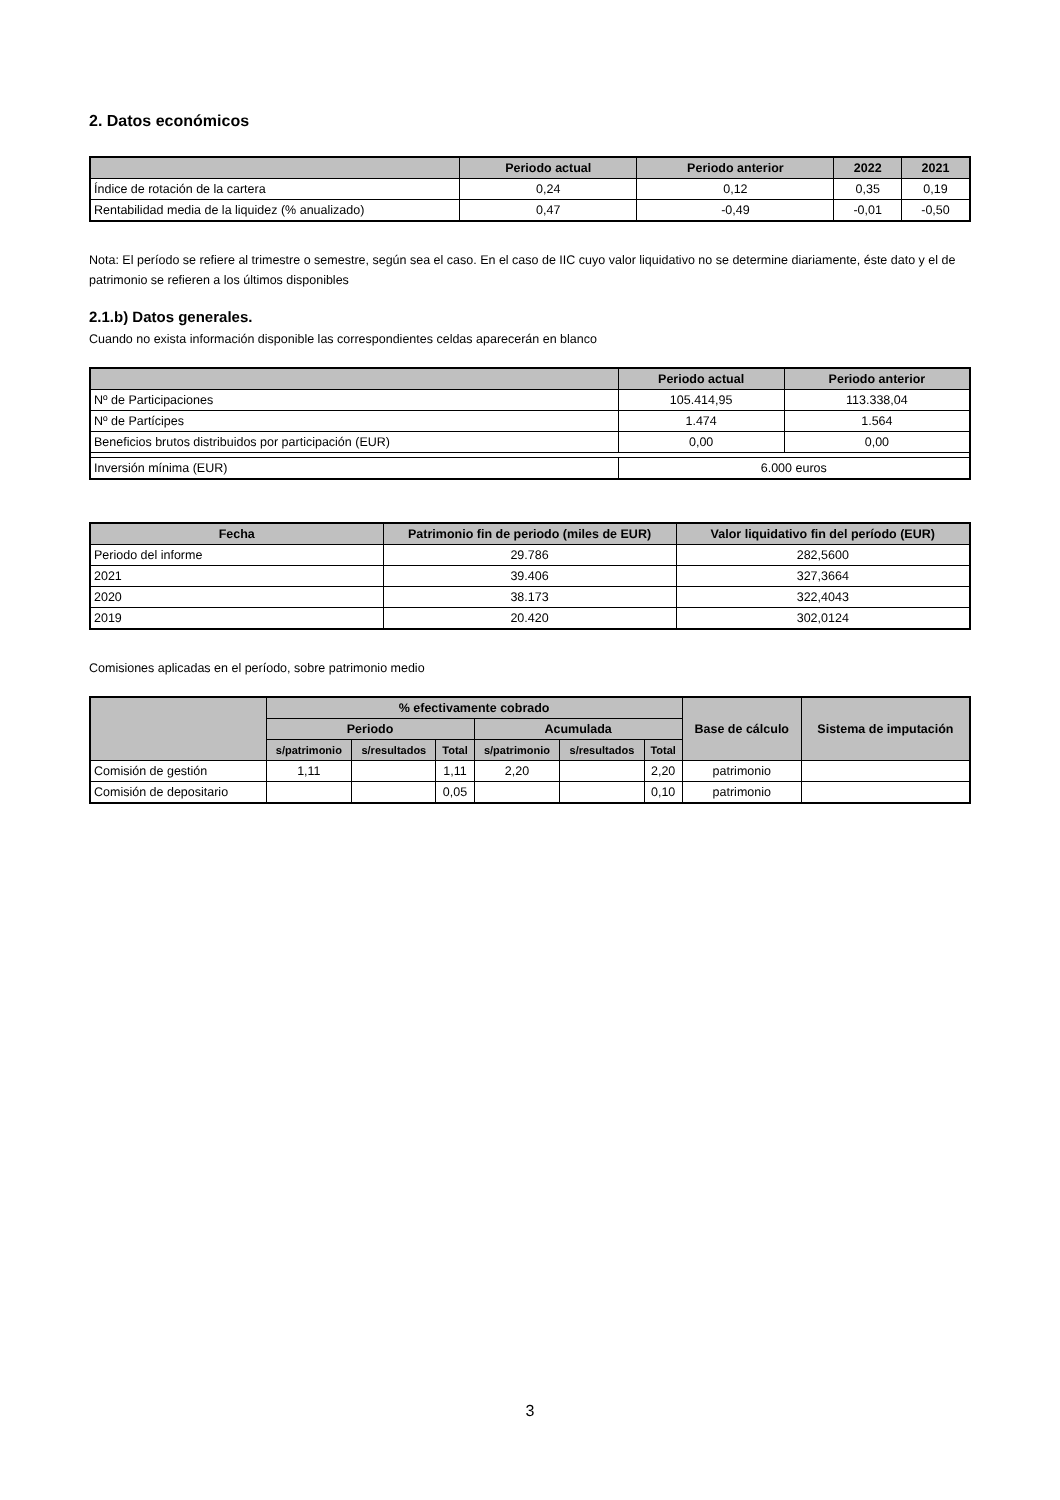2. Datos económicos
| | Periodo actual | Periodo anterior | 2022 | 2021 |
| --- | --- | --- | --- | --- |
| Índice de rotación de la cartera | 0,24 | 0,12 | 0,35 | 0,19 |
| Rentabilidad media de la liquidez (% anualizado) | 0,47 | -0,49 | -0,01 | -0,50 |
Nota: El período se refiere al trimestre o semestre, según sea el caso. En el caso de IIC cuyo valor liquidativo no se determine diariamente, éste dato y el de patrimonio se refieren a los últimos disponibles
2.1.b) Datos generales.
Cuando no exista información disponible las correspondientes celdas aparecerán en blanco
| | Periodo actual | Periodo anterior |
| --- | --- | --- |
| Nº de Participaciones | 105.414,95 | 113.338,04 |
| Nº de Partícipes | 1.474 | 1.564 |
| Beneficios brutos distribuidos por participación (EUR) | 0,00 | 0,00 |
| Inversión mínima (EUR) | 6.000 euros | |
| Fecha | Patrimonio fin de periodo (miles de EUR) | Valor liquidativo fin del período (EUR) |
| --- | --- | --- |
| Periodo del informe | 29.786 | 282,5600 |
| 2021 | 39.406 | 327,3664 |
| 2020 | 38.173 | 322,4043 |
| 2019 | 20.420 | 302,0124 |
Comisiones aplicadas en el período, sobre patrimonio medio
| | % efectivamente cobrado | | | | | | Base de cálculo | Sistema de imputación |
| --- | --- | --- | --- | --- | --- | --- | --- | --- |
| | Periodo | | | Acumulada | | | | |
| | s/patrimonio | s/resultados | Total | s/patrimonio | s/resultados | Total | | |
| Comisión de gestión | 1,11 | | 1,11 | 2,20 | | 2,20 | patrimonio | |
| Comisión de depositario | | | 0,05 | | | 0,10 | patrimonio | |
3